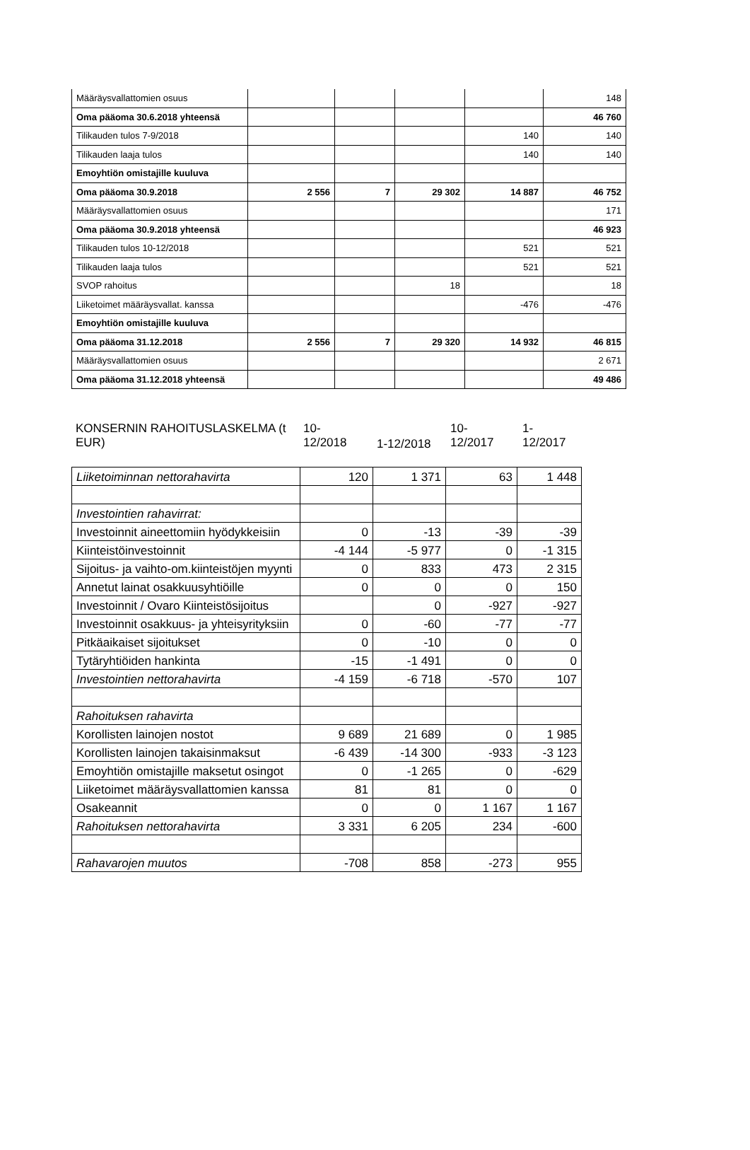| Määräysvallattomien osuus | | | | | 148 |
| Oma pääoma 30.6.2018 yhteensä | | | | | 46 760 |
| Tilikauden tulos 7-9/2018 | | | | 140 | 140 |
| Tilikauden laaja tulos | | | | 140 | 140 |
| Emoyhtiön omistajille kuuluva | | | | | |
| Oma pääoma 30.9.2018 | 2 556 | 7 | 29 302 | 14 887 | 46 752 |
| Määräysvallattomien osuus | | | | | 171 |
| Oma pääoma 30.9.2018 yhteensä | | | | | 46 923 |
| Tilikauden tulos 10-12/2018 | | | | 521 | 521 |
| Tilikauden laaja tulos | | | | 521 | 521 |
| SVOP rahoitus | | | 18 | | 18 |
| Liiketoimet määräysvallat. kanssa | | | | -476 | -476 |
| Emoyhtiön omistajille kuuluva | | | | | |
| Oma pääoma 31.12.2018 | 2 556 | 7 | 29 320 | 14 932 | 46 815 |
| Määräysvallattomien osuus | | | | | 2 671 |
| Oma pääoma 31.12.2018 yhteensä | | | | | 49 486 |
KONSERNIN RAHOITUSLASKELMA (t EUR)
10-
12/2018
1-12/2018
10-
12/2017
1-
12/2017
| Liiketoiminnan nettorahavirta | 120 | 1 371 | 63 | 1 448 |
| Investointien rahavirrat: | | | | |
| Investoinnit aineettomiin hyödykkeisiin | 0 | -13 | -39 | -39 |
| Kiinteistöinvestoinnit | -4 144 | -5 977 | 0 | -1 315 |
| Sijoitus- ja vaihto-om.kiinteistöjen myynti | 0 | 833 | 473 | 2 315 |
| Annetut lainat osakkuusyhtiöille | 0 | 0 | 0 | 150 |
| Investoinnit / Ovaro Kiinteistösijoitus | | 0 | -927 | -927 |
| Investoinnit osakkuus- ja yhteisyrityksiin | 0 | -60 | -77 | -77 |
| Pitkäaikaiset sijoitukset | 0 | -10 | 0 | 0 |
| Tytäryhtiöiden hankinta | -15 | -1 491 | 0 | 0 |
| Investointien nettorahavirta | -4 159 | -6 718 | -570 | 107 |
| Rahoituksen rahavirta | | | | |
| Korollisten lainojen nostot | 9 689 | 21 689 | 0 | 1 985 |
| Korollisten lainojen takaisinmaksut | -6 439 | -14 300 | -933 | -3 123 |
| Emoyhtiön omistajille maksetut osingot | 0 | -1 265 | 0 | -629 |
| Liiketoimet määräysvallattomien kanssa | 81 | 81 | 0 | 0 |
| Osakeannit | 0 | 0 | 1 167 | 1 167 |
| Rahoituksen nettorahavirta | 3 331 | 6 205 | 234 | -600 |
| Rahavarojen muutos | -708 | 858 | -273 | 955 |